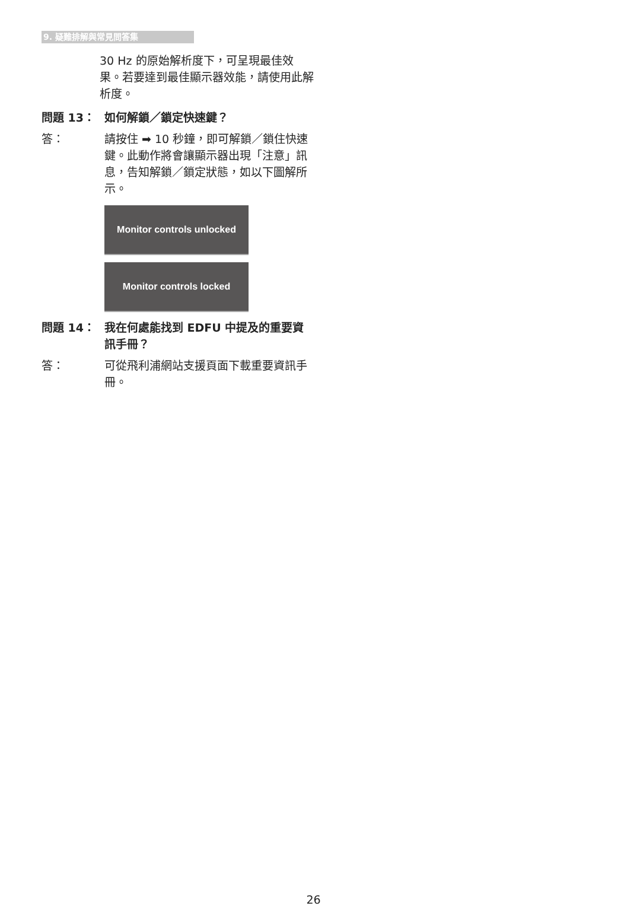9. 疑難排解與常見問答集
30 Hz 的原始解析度下，可呈現最佳效果。若要達到最佳顯示器效能，請使用此解析度。
問題 13： 如何解鎖／鎖定快速鍵？
答： 請按住 ➡ 10 秒鐘，即可解鎖／鎖住快速鍵。此動作將會讓顯示器出現「注意」訊息，告知解鎖／鎖定狀態，如以下圖解所示。
Monitor controls unlocked
Monitor controls locked
問題 14： 我在何處能找到 EDFU 中提及的重要資訊手冊？
答： 可從飛利浦網站支援頁面下載重要資訊手冊。
26